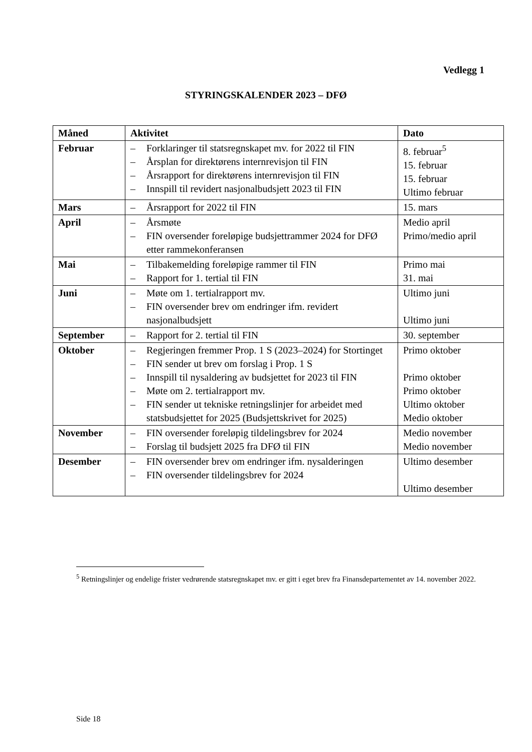Vedlegg 1
STYRINGSKALENDER 2023 – DFØ
| Måned | Aktivitet | Dato |
| --- | --- | --- |
| Februar | – Forklaringer til statsregnskapet mv. for 2022 til FIN – Årsplan for direktørens internrevisjon til FIN – Årsrapport for direktørens internrevisjon til FIN – Innspill til revidert nasjonalbudsjett 2023 til FIN | 8. februar<sup>5</sup> 15. februar 15. februar Ultimo februar |
| Mars | – Årsrapport for 2022 til FIN | 15. mars |
| April | – Årsmøte – FIN oversender foreløpige budsjettrammer 2024 for DFØ etter rammekonferansen | Medio april Primo/medio april |
| Mai | – Tilbakemelding foreløpige rammer til FIN – Rapport for 1. tertial til FIN | Primo mai 31. mai |
| Juni | – Møte om 1. tertialrapport mv. – FIN oversender brev om endringer ifm. revidert nasjonalbudsjett | Ultimo juni Ultimo juni |
| September | – Rapport for 2. tertial til FIN | 30. september |
| Oktober | – Regjeringen fremmer Prop. 1 S (2023–2024) for Stortinget – FIN sender ut brev om forslag i Prop. 1 S – Innspill til nysaldering av budsjettet for 2023 til FIN – Møte om 2. tertialrapport mv. – FIN sender ut tekniske retningslinjer for arbeidet med statsbudsjettet for 2025 (Budsjettskrivet for 2025) | Primo oktober Primo oktober Primo oktober Ultimo oktober Medio oktober |
| November | – FIN oversender foreløpig tildelingsbrev for 2024 – Forslag til budsjett 2025 fra DFØ til FIN | Medio november Medio november |
| Desember | – FIN oversender brev om endringer ifm. nysalderingen – FIN oversender tildelingsbrev for 2024 | Ultimo desember Ultimo desember |
<sup>5</sup> Retningslinjer og endelige frister vedrørende statsregnskapet mv. er gitt i eget brev fra Finansdepartementet av 14. november 2022.
Side 18